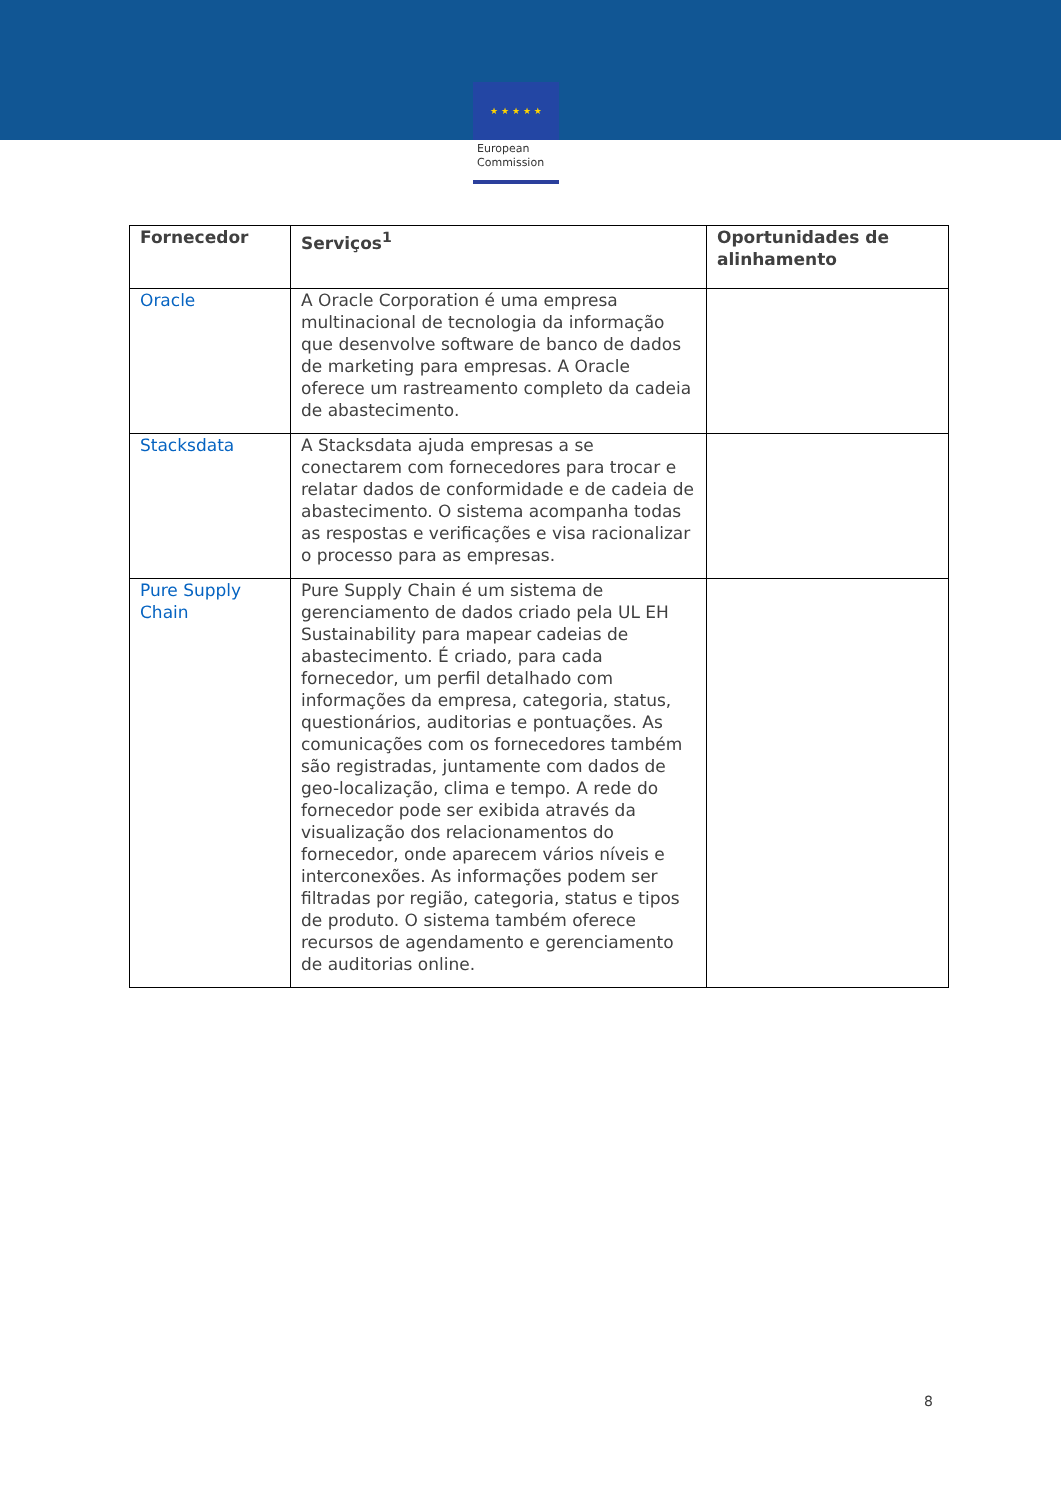★ ★ ★ ★ ★
European
Commission
| Fornecedor | Serviços<sup>1</sup> | Oportunidades de alinhamento |
| --- | --- | --- |
| Oracle | A Oracle Corporation é uma empresa multinacional de tecnologia da informação que desenvolve software de banco de dados de marketing para empresas. A Oracle oferece um rastreamento completo da cadeia de abastecimento. | |
| Stacksdata | A Stacksdata ajuda empresas a se conectarem com fornecedores para trocar e relatar dados de conformidade e de cadeia de abastecimento. O sistema acompanha todas as respostas e verificações e visa racionalizar o processo para as empresas. | |
| Pure Supply Chain | Pure Supply Chain é um sistema de gerenciamento de dados criado pela UL EH Sustainability para mapear cadeias de abastecimento. É criado, para cada fornecedor, um perfil detalhado com informações da empresa, categoria, status, questionários, auditorias e pontuações. As comunicações com os fornecedores também são registradas, juntamente com dados de geo-localização, clima e tempo. A rede do fornecedor pode ser exibida através da visualização dos relacionamentos do fornecedor, onde aparecem vários níveis e interconexões. As informações podem ser filtradas por região, categoria, status e tipos de produto. O sistema também oferece recursos de agendamento e gerenciamento de auditorias online. | |
8